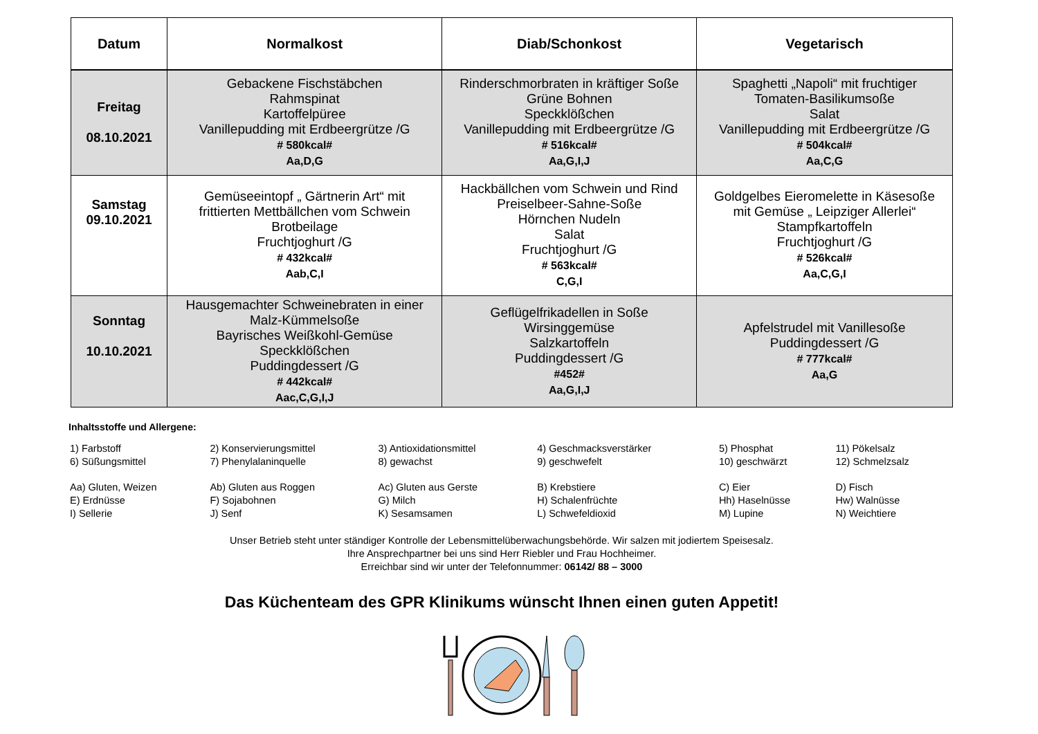| Datum | Normalkost | Diab/Schonkost | Vegetarisch |
| --- | --- | --- | --- |
| Freitag 08.10.2021 | Gebackene Fischstäbchen Rahmspinat Kartoffelpüree Vanillepudding mit Erdbeergrütze /G # 580kcal# Aa,D,G | Rinderschmorbraten in kräftiger Soße Grüne Bohnen Speckklößchen Vanillepudding mit Erdbeergrütze /G # 516kcal# Aa,G,I,J | Spaghetti „Napoli“ mit fruchtiger Tomaten-Basilikumsoße Salat Vanillepudding mit Erdbeergrütze /G # 504kcal# Aa,C,G |
| Samstag 09.10.2021 | Gemüseeintopf „ Gärtnerin Art“ mit frittierten Mettbällchen vom Schwein Brotbeilage Fruchtjoghurt /G # 432kcal# Aab,C,I | Hackbällchen vom Schwein und Rind Preiselbeer-Sahne-Soße Hörnchen Nudeln Salat Fruchtjoghurt /G # 563kcal# C,G,I | Goldgelbes Eieromelette in Käsesoße mit Gemüse „ Leipziger Allerlei“ Stampfkartoffeln Fruchtjoghurt /G # 526kcal# Aa,C,G,I |
| Sonntag 10.10.2021 | Hausgemachter Schweinebraten in einer Malz-Kümmelsoße Bayrisches Weißkohl-Gemüse Speckklößchen Puddingdessert /G # 442kcal# Aac,C,G,I,J | Geflügelfrikadellen in Soße Wirsinggemüse Salzkartoffeln Puddingdessert /G #452# Aa,G,I,J | Apfelstrudel mit Vanillesoße Puddingdessert /G # 777kcal# Aa,G |
Inhaltsstoffe und Allergene:
| 1) Farbstoff | 2) Konservierungsmittel | 3) Antioxidationsmittel | 4) Geschmacksverstärker | 5) Phosphat | 11) Pökelsalz |
| 6) Süßungsmittel | 7) Phenylalaninquelle | 8) gewachst | 9) geschwefelt | 10) geschwärzt | 12) Schmelzsalz |
| Aa) Gluten, Weizen | Ab) Gluten aus Roggen | Ac) Gluten aus Gerste | B) Krebstiere | C) Eier | D) Fisch |
| E) Erdnüsse | F) Sojabohnen | G) Milch | H) Schalenfrüchte | Hh) Haselnüsse | Hw) Walnüsse |
| I) Sellerie | J) Senf | K) Sesamsamen | L) Schwefeldioxid | M) Lupine | N) Weichtiere |
Unser Betrieb steht unter ständiger Kontrolle der Lebensmittelüberwachungsbehörde. Wir salzen mit jodiertem Speisesalz.
Ihre Ansprechpartner bei uns sind Herr Riebler und Frau Hochheimer.
Erreichbar sind wir unter der Telefonnummer: 06142/ 88 – 3000
Das Küchenteam des GPR Klinikums wünscht Ihnen einen guten Appetit!